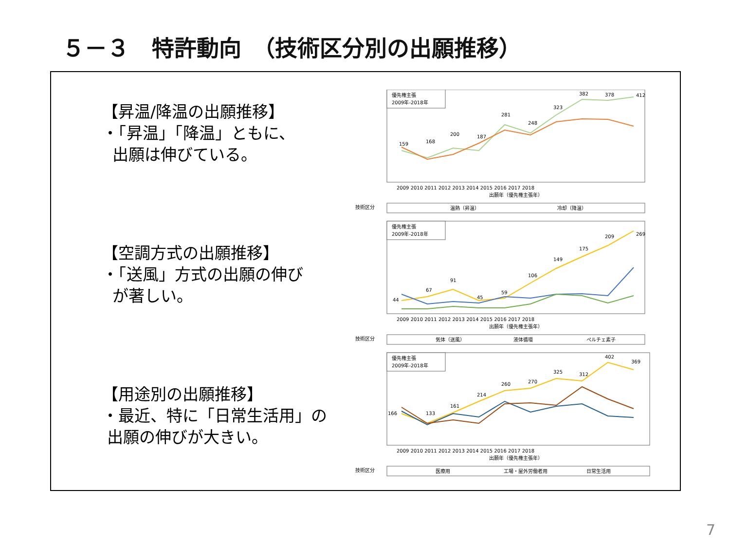５－３　特許動向　（技術区分別の出願推移）
【昇温/降温の出願推移】
・「昇温」「降温」ともに、
出願は伸びている。
【空調方式の出願推移】
・「送風」方式の出願の伸び
が著しい。
【用途別の出願推移】
・最近、特に「日常生活用」の
出願の伸びが大きい。
優先権主張
2009年-2018年
159
168
200
187
281
248
323
382
378
412
2009 2010 2011 2012 2013 2014 2015 2016 2017 2018
出願年（優先権主張年）
技術区分
温熱（昇温）
冷却（降温）
優先権主張
2009年-2018年
44
67
91
45
59
106
149
175
209
269
2009 2010 2011 2012 2013 2014 2015 2016 2017 2018
出願年（優先権主張年）
技術区分
気体（送風）
液体循環
ペルチェ素子
優先権主張
2009年-2018年
166
133
161
214
260
270
325
312
402
369
2009 2010 2011 2012 2013 2014 2015 2016 2017 2018
出願年（優先権主張年）
技術区分
医療用
工場・屋外労働者用
日常生活用
7